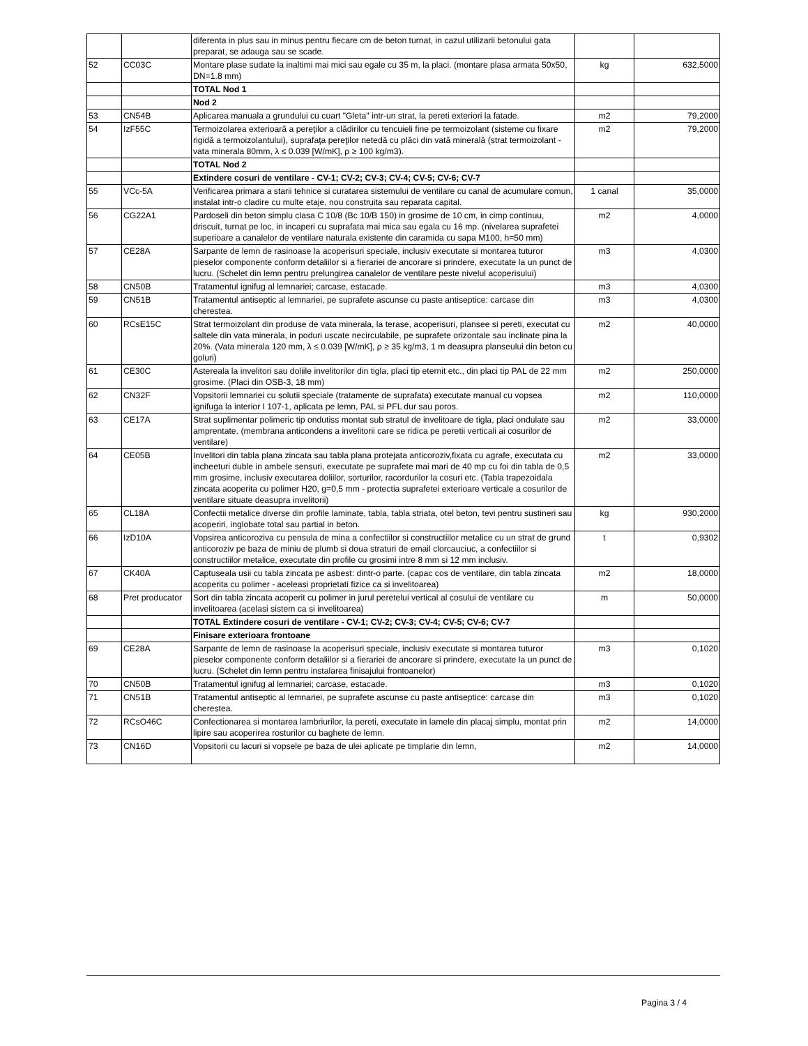| | | diferenta in plus sau in minus pentru fiecare cm de beton turnat, in cazul utilizarii betonului gata preparat, se adauga sau se scade. | | |
| 52 | CC03C | Montare plase sudate la inaltimi mai mici sau egale cu 35 m, la placi. (montare plasa armata 50x50, DN=1.8 mm) | kg | 632,5000 |
| | | TOTAL Nod 1 | | |
| | | Nod 2 | | |
| 53 | CN54B | Aplicarea manuala a grundului cu cuart "Gleta" intr-un strat, la pereti exteriori la fatade. | m2 | 79,2000 |
| 54 | IzF55C | Termoizolarea exterioară a pereţilor a clădirilor cu tencuieli fine pe termoizolant (sisteme cu fixare rigidă a termoizolantului), suprafaţa pereţilor netedă cu plăci din vată minerală (strat termoizolant - vata minerala 80mm, λ ≤ 0.039 [W/mK], ρ ≥ 100 kg/m3). | m2 | 79,2000 |
| | | TOTAL Nod 2 | | |
| | | Extindere cosuri de ventilare - CV-1; CV-2; CV-3; CV-4; CV-5; CV-6; CV-7 | | |
| 55 | VCc-5A | Verificarea primara a starii tehnice si curatarea sistemului de ventilare cu canal de acumulare comun, instalat intr-o cladire cu multe etaje, nou construita sau reparata capital. | 1 canal | 35,0000 |
| 56 | CG22A1 | Pardoseli din beton simplu clasa C 10/8 (Bc 10/B 150) in grosime de 10 cm, in cimp continuu, driscuit, turnat pe loc, in incaperi cu suprafata mai mica sau egala cu 16 mp. (nivelarea suprafetei superioare a canalelor de ventilare naturala existente din caramida cu sapa M100, h=50 mm) | m2 | 4,0000 |
| 57 | CE28A | Sarpante de lemn de rasinoase la acoperisuri speciale, inclusiv executate si montarea tuturor pieselor componente conform detaliilor si a fierariei de ancorare si prindere, executate la un punct de lucru. (Schelet din lemn pentru prelungirea canalelor de ventilare peste nivelul acoperisului) | m3 | 4,0300 |
| 58 | CN50B | Tratamentul ignifug al lemnariei; carcase, estacade. | m3 | 4,0300 |
| 59 | CN51B | Tratamentul antiseptic al lemnariei, pe suprafete ascunse cu paste antiseptice: carcase din cherestea. | m3 | 4,0300 |
| 60 | RCsE15C | Strat termoizolant din produse de vata minerala, la terase, acoperisuri, plansee si pereti, executat cu saltele din vata minerala, in poduri uscate necirculabile, pe suprafete orizontale sau inclinate pina la 20%. (Vata minerala 120 mm, λ ≤ 0.039 [W/mK], ρ ≥ 35 kg/m3, 1 m deasupra planseului din beton cu goluri) | m2 | 40,0000 |
| 61 | CE30C | Astereala la invelitori sau doliile invelitorilor din tigla, placi tip eternit etc., din placi tip PAL de 22 mm grosime. (Placi din OSB-3, 18 mm) | m2 | 250,0000 |
| 62 | CN32F | Vopsitorii lemnariei cu solutii speciale (tratamente de suprafata) executate manual cu vopsea ignifuga la interior I 107-1, aplicata pe lemn, PAL si PFL dur sau poros. | m2 | 110,0000 |
| 63 | CE17A | Strat suplimentar polimeric tip ondutiss montat sub stratul de invelitoare de tigla, placi ondulate sau amprentate. (membrana anticondens a invelitorii care se ridica pe peretii verticali ai cosurilor de ventilare) | m2 | 33,0000 |
| 64 | CE05B | Invelitori din tabla plana zincata sau tabla plana protejata anticoroziv,fixata cu agrafe, executata cu incheeturi duble in ambele sensuri, executate pe suprafete mai mari de 40 mp cu foi din tabla de 0,5 mm grosime, inclusiv executarea doliilor, sorturilor, racordurilor la cosuri etc. (Tabla trapezoidala zincata acoperita cu polimer H20, g=0,5 mm - protectia suprafetei exterioare verticale a cosurilor de ventilare situate deasupra invelitorii) | m2 | 33,0000 |
| 65 | CL18A | Confectii metalice diverse din profile laminate, tabla, tabla striata, otel beton, tevi pentru sustineri sau acoperiri, inglobate total sau partial in beton. | kg | 930,2000 |
| 66 | IzD10A | Vopsirea anticoroziva cu pensula de mina a confectiilor si constructiilor metalice cu un strat de grund anticoroziv pe baza de miniu de plumb si doua straturi de email clorcauciuc, a confectiilor si constructiilor metalice, executate din profile cu grosimi intre 8 mm si 12 mm inclusiv. | t | 0,9302 |
| 67 | CK40A | Captuseala usii cu tabla zincata pe asbest: dintr-o parte. (capac cos de ventilare, din tabla zincata acoperita cu polimer - aceleasi proprietati fizice ca si invelitoarea) | m2 | 18,0000 |
| 68 | Pret producator | Sort din tabla zincata acoperit cu polimer in jurul peretelui vertical al cosului de ventilare cu invelitoarea (acelasi sistem ca si invelitoarea) | m | 50,0000 |
| | | TOTAL Extindere cosuri de ventilare - CV-1; CV-2; CV-3; CV-4; CV-5; CV-6; CV-7 | | |
| | | Finisare exterioara frontoane | | |
| 69 | CE28A | Sarpante de lemn de rasinoase la acoperisuri speciale, inclusiv executate si montarea tuturor pieselor componente conform detaliilor si a fierariei de ancorare si prindere, executate la un punct de lucru. (Schelet din lemn pentru instalarea finisajului frontoanelor) | m3 | 0,1020 |
| 70 | CN50B | Tratamentul ignifug al lemnariei; carcase, estacade. | m3 | 0,1020 |
| 71 | CN51B | Tratamentul antiseptic al lemnariei, pe suprafete ascunse cu paste antiseptice: carcase din cherestea. | m3 | 0,1020 |
| 72 | RCsO46C | Confectionarea si montarea lambriurilor, la pereti, executate in lamele din placaj simplu, montat prin lipire sau acoperirea rosturilor cu baghete de lemn. | m2 | 14,0000 |
| 73 | CN16D | Vopsitorii cu lacuri si vopsele pe baza de ulei aplicate pe timplarie din lemn, | m2 | 14,0000 |
Pagina 3 / 4